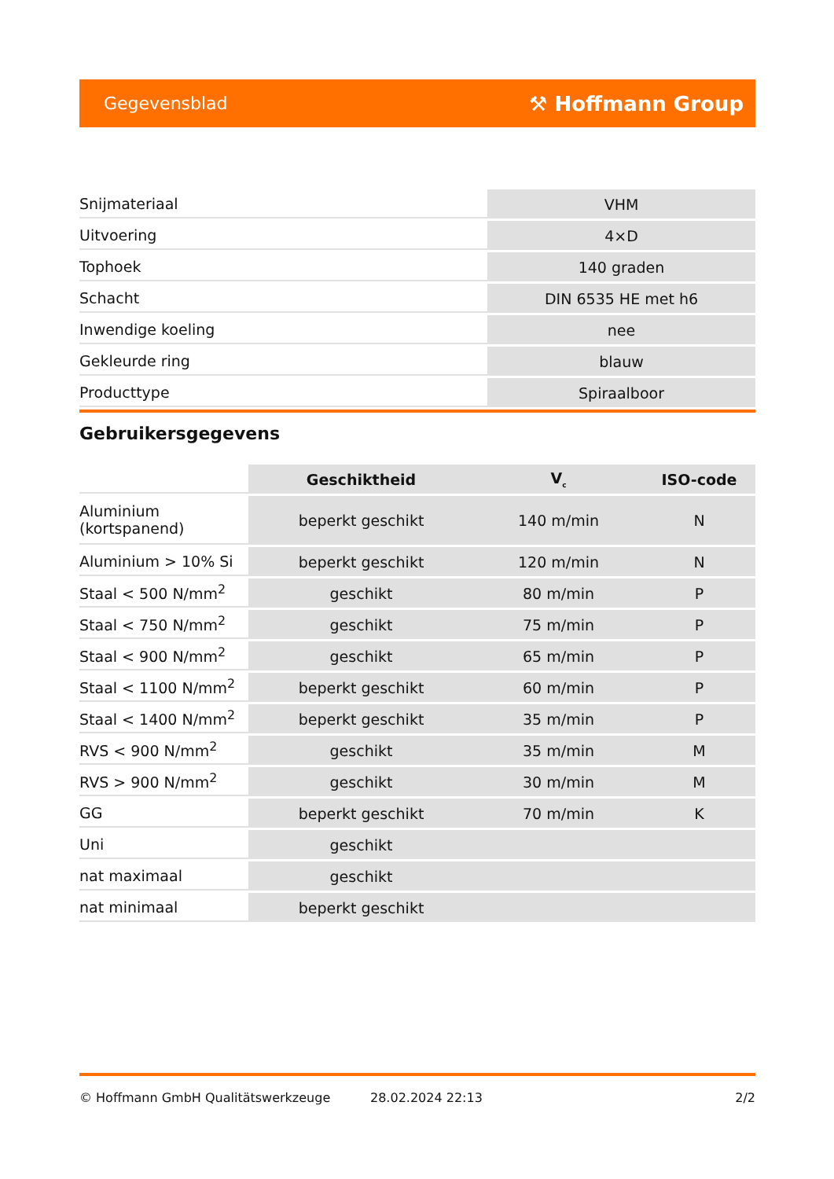Gegevensblad ⚒ Hoffmann Group
| Snijmateriaal | VHM |
| Uitvoering | 4×D |
| Tophoek | 140 graden |
| Schacht | DIN 6535 HE met h6 |
| Inwendige koeling | nee |
| Gekleurde ring | blauw |
| Producttype | Spiraalboor |
Gebruikersgegevens
| | Geschiktheid | V<sub>c</sub> | ISO-code |
| --- | --- | --- | --- |
| Aluminium (kortspanend) | beperkt geschikt | 140 m/min | N |
| Aluminium > 10% Si | beperkt geschikt | 120 m/min | N |
| Staal < 500 N/mm<sup>2</sup> | geschikt | 80 m/min | P |
| Staal < 750 N/mm<sup>2</sup> | geschikt | 75 m/min | P |
| Staal < 900 N/mm<sup>2</sup> | geschikt | 65 m/min | P |
| Staal < 1100 N/mm<sup>2</sup> | beperkt geschikt | 60 m/min | P |
| Staal < 1400 N/mm<sup>2</sup> | beperkt geschikt | 35 m/min | P |
| RVS < 900 N/mm<sup>2</sup> | geschikt | 35 m/min | M |
| RVS > 900 N/mm<sup>2</sup> | geschikt | 30 m/min | M |
| GG | beperkt geschikt | 70 m/min | K |
| Uni | geschikt | | |
| nat maximaal | geschikt | | |
| nat minimaal | beperkt geschikt | | |
© Hoffmann GmbH Qualitätswerkzeuge 28.02.2024 22:13 2/2